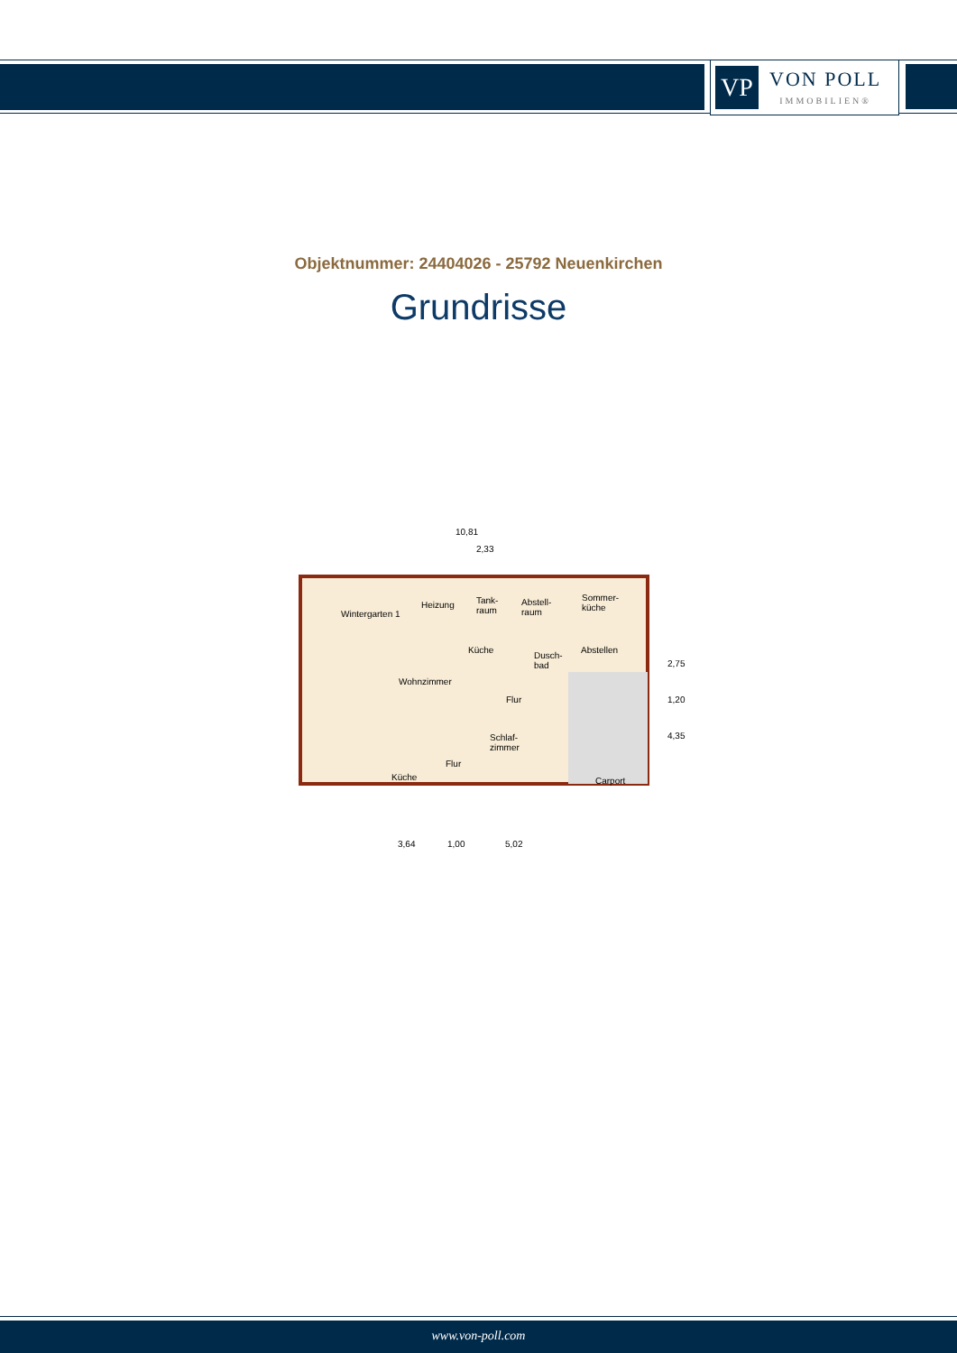VP
VON POLL
IMMOBILIEN®
Objektnummer: 24404026 - 25792 Neuenkirchen
Grundrisse
10,81
2,33
Wintergarten 1
Heizung
Tank-
raum
Abstell-
raum
Sommer-
küche
Küche
Dusch-
bad
Abstellen
Wohnzimmer
Flur
Schlaf-
zimmer
Küche
Flur
Carport
2,75
1,20
4,35
3,64 1,00 5,02
www.von-poll.com